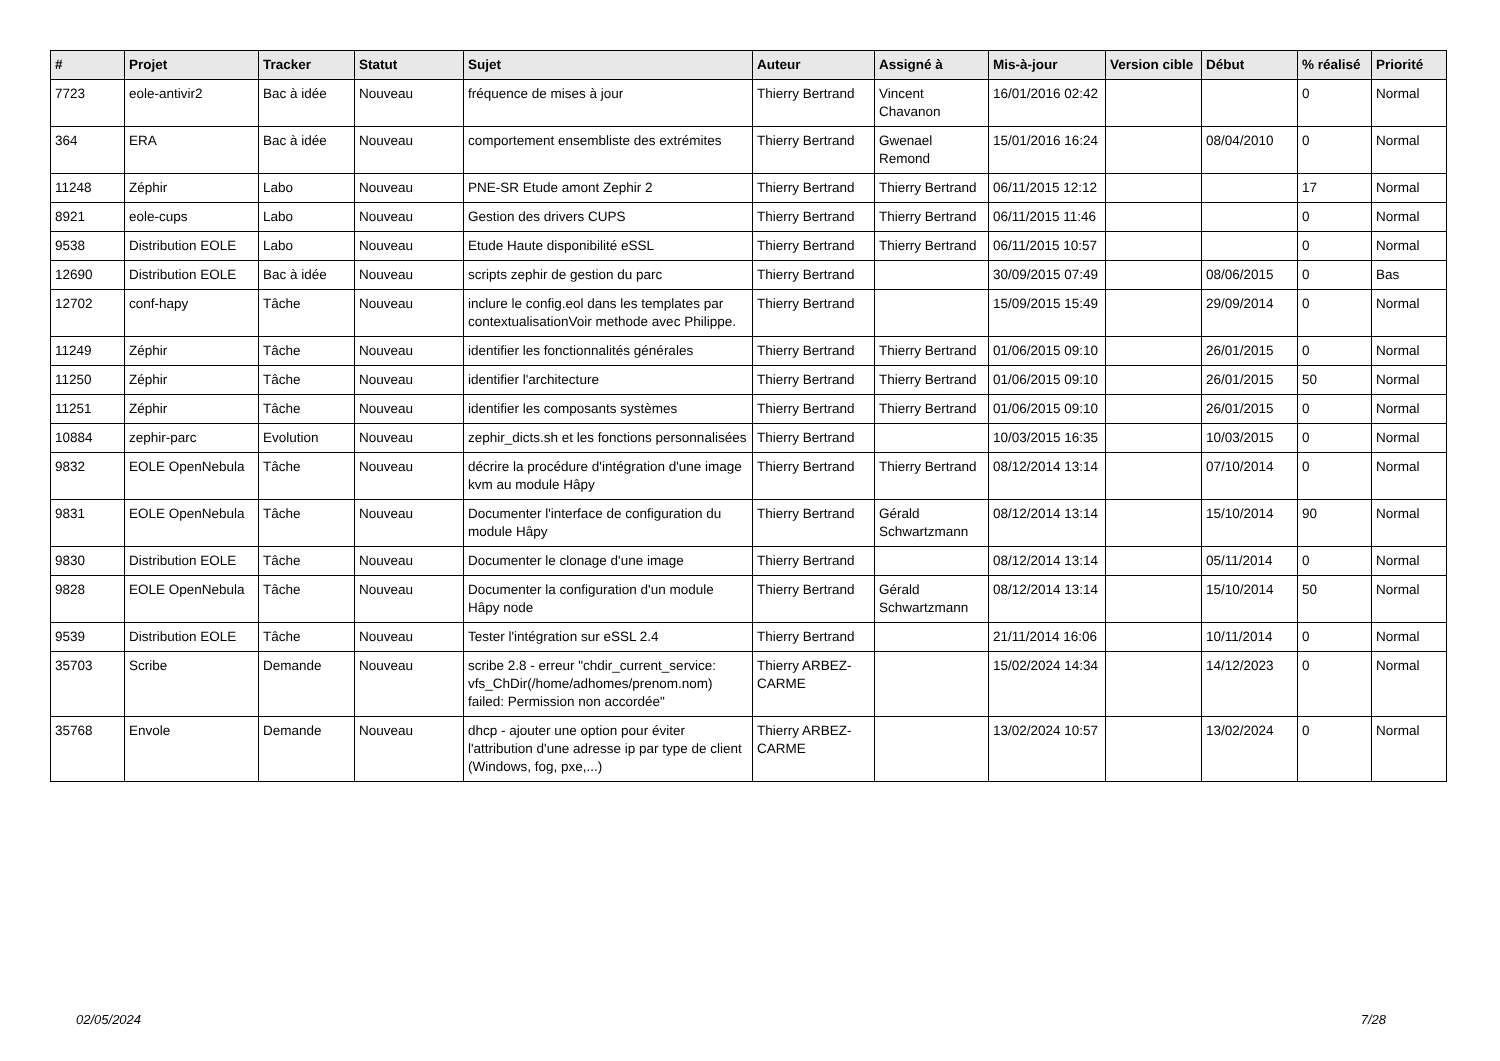| # | Projet | Tracker | Statut | Sujet | Auteur | Assigné à | Mis-à-jour | Version cible | Début | % réalisé | Priorité |
| --- | --- | --- | --- | --- | --- | --- | --- | --- | --- | --- | --- |
| 7723 | eole-antivir2 | Bac à idée | Nouveau | fréquence de mises à jour | Thierry Bertrand | Vincent Chavanon | 16/01/2016 02:42 | | | 0 | Normal |
| 364 | ERA | Bac à idée | Nouveau | comportement ensembliste des extrémites | Thierry Bertrand | Gwenael Remond | 15/01/2016 16:24 | | 08/04/2010 | 0 | Normal |
| 11248 | Zéphir | Labo | Nouveau | PNE-SR Etude amont Zephir 2 | Thierry Bertrand | Thierry Bertrand | 06/11/2015 12:12 | | | 17 | Normal |
| 8921 | eole-cups | Labo | Nouveau | Gestion des drivers CUPS | Thierry Bertrand | Thierry Bertrand | 06/11/2015 11:46 | | | 0 | Normal |
| 9538 | Distribution EOLE | Labo | Nouveau | Etude Haute disponibilité eSSL | Thierry Bertrand | Thierry Bertrand | 06/11/2015 10:57 | | | 0 | Normal |
| 12690 | Distribution EOLE | Bac à idée | Nouveau | scripts zephir de gestion du parc | Thierry Bertrand | | 30/09/2015 07:49 | | 08/06/2015 | 0 | Bas |
| 12702 | conf-hapy | Tâche | Nouveau | inclure le config.eol dans les templates par contextualisationVoir methode avec Philippe. | Thierry Bertrand | | 15/09/2015 15:49 | | 29/09/2014 | 0 | Normal |
| 11249 | Zéphir | Tâche | Nouveau | identifier les fonctionnalités générales | Thierry Bertrand | Thierry Bertrand | 01/06/2015 09:10 | | 26/01/2015 | 0 | Normal |
| 11250 | Zéphir | Tâche | Nouveau | identifier l'architecture | Thierry Bertrand | Thierry Bertrand | 01/06/2015 09:10 | | 26/01/2015 | 50 | Normal |
| 11251 | Zéphir | Tâche | Nouveau | identifier les composants systèmes | Thierry Bertrand | Thierry Bertrand | 01/06/2015 09:10 | | 26/01/2015 | 0 | Normal |
| 10884 | zephir-parc | Evolution | Nouveau | zephir_dicts.sh et les fonctions personnalisées | Thierry Bertrand | | 10/03/2015 16:35 | | 10/03/2015 | 0 | Normal |
| 9832 | EOLE OpenNebula | Tâche | Nouveau | décrire la procédure d'intégration d'une image kvm au module Hâpy | Thierry Bertrand | Thierry Bertrand | 08/12/2014 13:14 | | 07/10/2014 | 0 | Normal |
| 9831 | EOLE OpenNebula | Tâche | Nouveau | Documenter l'interface de configuration du module Hâpy | Thierry Bertrand | Gérald Schwartzmann | 08/12/2014 13:14 | | 15/10/2014 | 90 | Normal |
| 9830 | Distribution EOLE | Tâche | Nouveau | Documenter le clonage d'une image | Thierry Bertrand | | 08/12/2014 13:14 | | 05/11/2014 | 0 | Normal |
| 9828 | EOLE OpenNebula | Tâche | Nouveau | Documenter la configuration d'un module Hâpy node | Thierry Bertrand | Gérald Schwartzmann | 08/12/2014 13:14 | | 15/10/2014 | 50 | Normal |
| 9539 | Distribution EOLE | Tâche | Nouveau | Tester l'intégration sur eSSL 2.4 | Thierry Bertrand | | 21/11/2014 16:06 | | 10/11/2014 | 0 | Normal |
| 35703 | Scribe | Demande | Nouveau | scribe 2.8 - erreur "chdir_current_service: vfs_ChDir(/home/adhomes/prenom.nom) failed: Permission non accordée" | Thierry ARBEZ-CARME | | 15/02/2024 14:34 | | 14/12/2023 | 0 | Normal |
| 35768 | Envole | Demande | Nouveau | dhcp - ajouter une option pour éviter l'attribution d'une adresse ip par type de client (Windows, fog, pxe,...) | Thierry ARBEZ-CARME | | 13/02/2024 10:57 | | 13/02/2024 | 0 | Normal |
02/05/2024 7/28